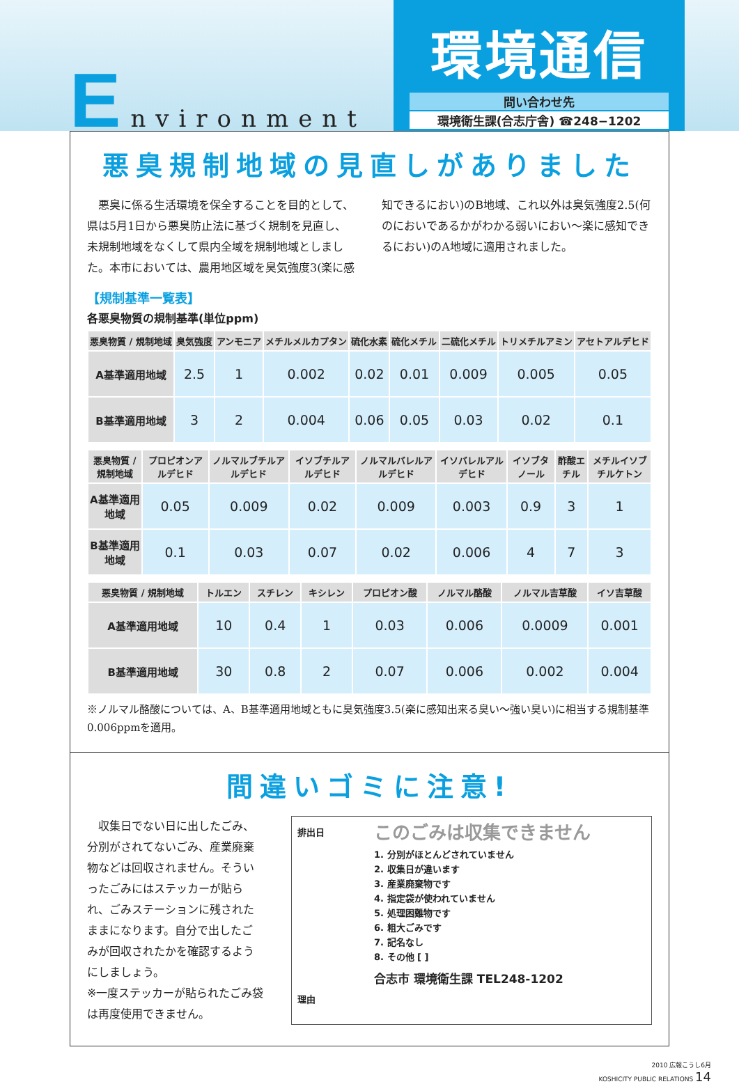Environment
環境通信
問い合わせ先
環境衛生課(合志庁舎) ☎248−1202
悪臭規制地域の見直しがありました
　悪臭に係る生活環境を保全することを目的として、県は5月1日から悪臭防止法に基づく規制を見直し、未規制地域をなくして県内全域を規制地域としました。本市においては、農用地区域を臭気強度3(楽に感知できるにおい)のB地域、これ以外は臭気強度2.5(何のにおいであるかがわかる弱いにおい～楽に感知できるにおい)のA地域に適用されました。
【規制基準一覧表】
各悪臭物質の規制基準(単位ppm)
| 悪臭物質 / 規制地域 | 臭気強度 | アンモニア | メチルメルカプタン | 硫化水素 | 硫化メチル | 二硫化メチル | トリメチルアミン | アセトアルデヒド |
| --- | --- | --- | --- | --- | --- | --- | --- | --- |
| A基準適用地域 | 2.5 | 1 | 0.002 | 0.02 | 0.01 | 0.009 | 0.005 | 0.05 |
| B基準適用地域 | 3 | 2 | 0.004 | 0.06 | 0.05 | 0.03 | 0.02 | 0.1 |
| 悪臭物質 / 規制地域 | プロピオンアルデヒド | ノルマルブチルアルデヒド | イソブチルアルデヒド | ノルマルバレルアルデヒド | イソバレルアルデヒド | イソブタノール | 酢酸エチル | メチルイソブチルケトン |
| --- | --- | --- | --- | --- | --- | --- | --- | --- |
| A基準適用地域 | 0.05 | 0.009 | 0.02 | 0.009 | 0.003 | 0.9 | 3 | 1 |
| B基準適用地域 | 0.1 | 0.03 | 0.07 | 0.02 | 0.006 | 4 | 7 | 3 |
| 悪臭物質 / 規制地域 | トルエン | スチレン | キシレン | プロピオン酸 | ノルマル酪酸 | ノルマル吉草酸 | イソ吉草酸 |
| --- | --- | --- | --- | --- | --- | --- | --- |
| A基準適用地域 | 10 | 0.4 | 1 | 0.03 | 0.006 | 0.0009 | 0.001 |
| B基準適用地域 | 30 | 0.8 | 2 | 0.07 | 0.006 | 0.002 | 0.004 |
※ノルマル酪酸については、A、B基準適用地域ともに臭気強度3.5(楽に感知出来る臭い～強い臭い)に相当する規制基準0.006ppmを適用。
間違いゴミに注意!
　収集日でない日に出したごみ、分別がされてないごみ、産業廃棄物などは回収されません。そういったごみにはステッカーが貼られ、ごみステーションに残されたままになります。自分で出したごみが回収されたかを確認するようにしましょう。
※一度ステッカーが貼られたごみ袋は再度使用できません。
排出日
理由
このごみは収集できません
1. 分別がほとんどされていません
2. 収集日が違います
3. 産業廃棄物です
4. 指定袋が使われていません
5. 処理困難物です
6. 粗大ごみです
7. 記名なし
8. その他 [ ]
合志市 環境衛生課 TEL248-1202
2010 広報こうし6月
KOSHICITY PUBLIC RELATIONS 14